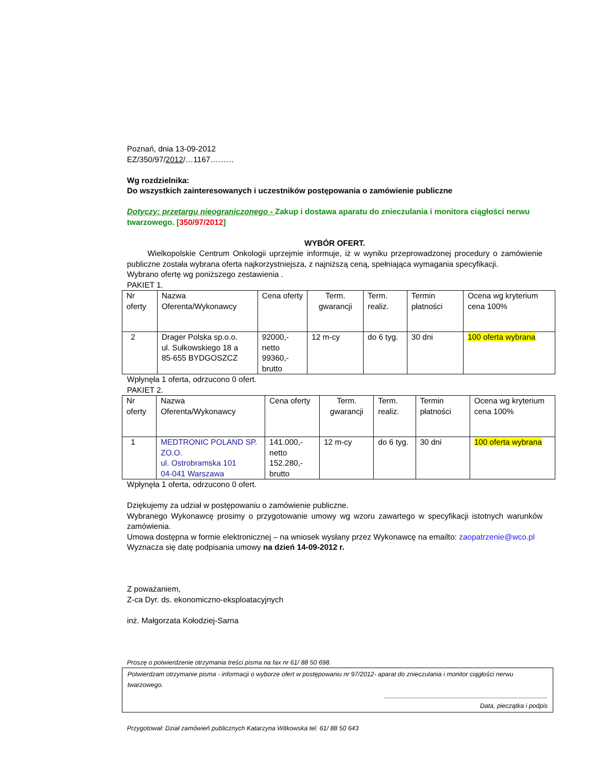Poznań, dnia 13-09-2012
EZ/350/97/2012/…1167………
Wg rozdzielnika:
Do wszystkich zainteresowanych i uczestników postępowania o zamówienie publiczne
Dotyczy: przetargu nieograniczonego - Zakup i dostawa aparatu do znieczulania i monitora ciągłości nerwu twarzowego. [350/97/2012]
WYBÓR OFERT.
Wielkopolskie Centrum Onkologii uprzejmie informuje, iż w wyniku przeprowadzonej procedury o zamówienie publiczne została wybrana oferta najkorzystniejsza, z najniższą ceną, spełniająca wymagania specyfikacji.
Wybrano ofertę wg poniższego zestawienia .
PAKIET 1.
| Nr oferty | Nazwa Oferenta/Wykonawcy | Cena oferty | Term. gwarancji | Term. realiz. | Termin płatności | Ocena wg kryterium cena 100% |
| 2 | Drager Polska sp.o.o. ul. Sułkowskiego 18 a 85-655 BYDGOSZCZ | 92000,- netto 99360,- brutto | 12 m-cy | do 6 tyg. | 30 dni | 100 oferta wybrana |
Wpłynęła 1 oferta, odrzucono 0 ofert.
PAKIET 2.
| Nr oferty | Nazwa Oferenta/Wykonawcy | Cena oferty | Term. gwarancji | Term. realiz. | Termin płatności | Ocena wg kryterium cena 100% |
| 1 | MEDTRONIC POLAND SP. ZO.O. ul. Ostrobramska 101 04-041 Warszawa | 141.000,- netto 152.280,- brutto | 12 m-cy | do 6 tyg. | 30 dni | 100 oferta wybrana |
Wpłynęła 1 oferta, odrzucono 0 ofert.
Dziękujemy za udział w postępowaniu o zamówienie publiczne.
Wybranego Wykonawcę prosimy o przygotowanie umowy wg wzoru zawartego w specyfikacji istotnych warunków zamówienia.
Umowa dostępna w formie elektronicznej – na wniosek wysłany przez Wykonawcę na emailto: zaopatrzenie@wco.pl
Wyznacza się datę podpisania umowy na dzień 14-09-2012 r.
Z poważaniem,
Z-ca Dyr. ds. ekonomiczno-eksploatacyjnych
inż. Małgorzata Kołodziej-Sarna
Proszę o potwierdzenie otrzymania treści pisma na fax nr 61/ 88 50 698.
Potwierdzam otrzymanie pisma - informacji o wyborze ofert w postępowaniu nr 97/2012- aparat do znieczulania i monitor ciągłości nerwu twarzowego.
______________________________________________
Data, pieczątka i podpis
Przygotował: Dział zamówień publicznych Katarzyna Witkowska tel. 61/ 88 50 643